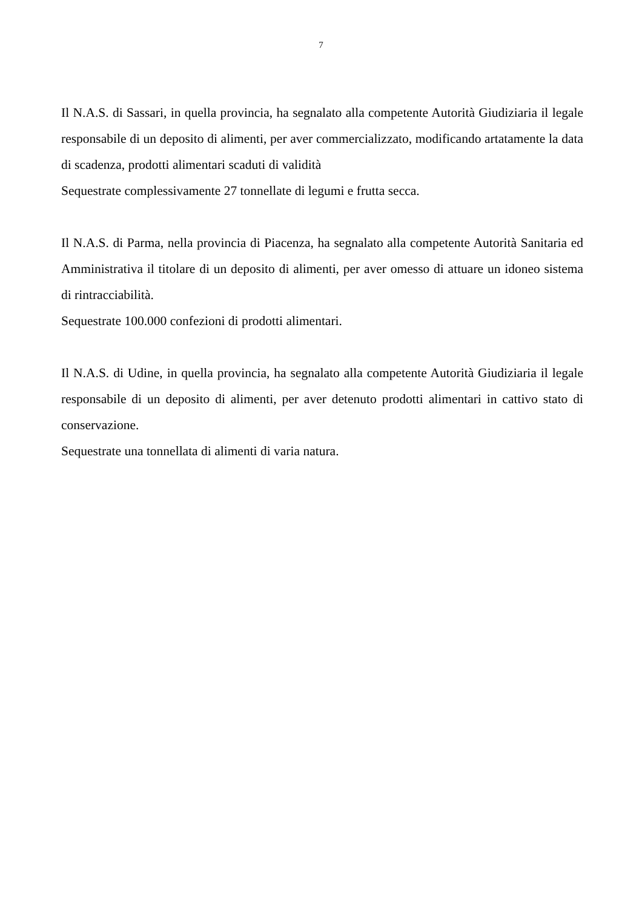7
Il N.A.S. di Sassari, in quella provincia, ha segnalato alla competente Autorità Giudiziaria il legale responsabile di un deposito di alimenti, per aver commercializzato, modificando artatamente la data di scadenza, prodotti alimentari scaduti di validità
Sequestrate complessivamente 27 tonnellate di legumi e frutta secca.
Il N.A.S. di Parma, nella provincia di Piacenza, ha segnalato alla competente Autorità Sanitaria ed Amministrativa il titolare di un deposito di alimenti, per aver omesso di attuare un idoneo sistema di rintracciabilità.
Sequestrate 100.000 confezioni di prodotti alimentari.
Il N.A.S. di Udine, in quella provincia, ha segnalato alla competente Autorità Giudiziaria il legale responsabile di un deposito di alimenti, per aver detenuto prodotti alimentari in cattivo stato di conservazione.
Sequestrate una tonnellata di alimenti di varia natura.